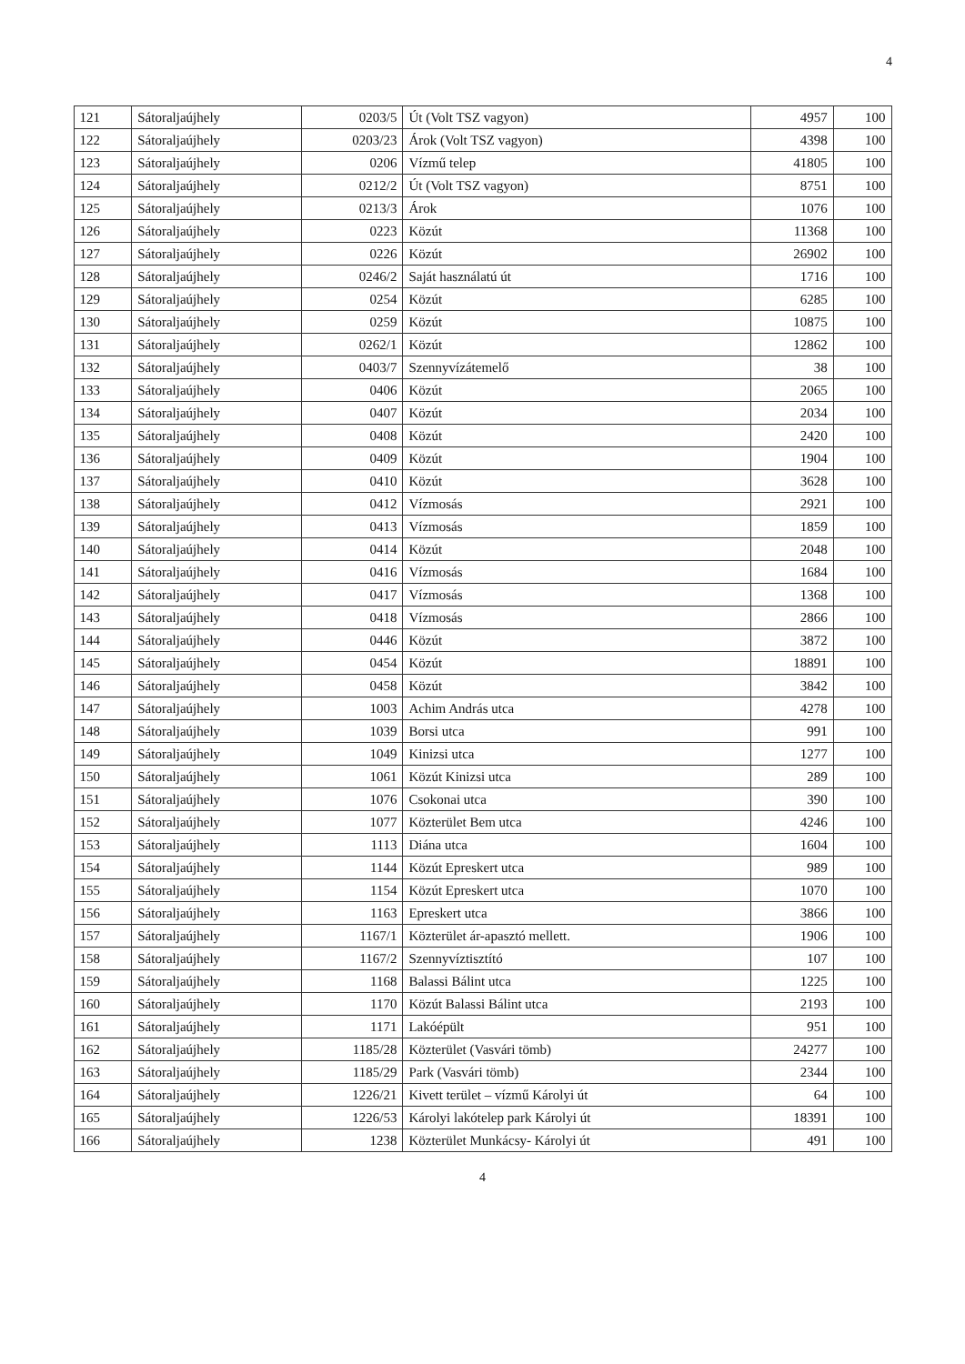4
| 121 | Sátoraljaújhely | 0203/5 | Út (Volt TSZ vagyon) | 4957 | 100 |
| 122 | Sátoraljaújhely | 0203/23 | Árok (Volt TSZ vagyon) | 4398 | 100 |
| 123 | Sátoraljaújhely | 0206 | Vízmű telep | 41805 | 100 |
| 124 | Sátoraljaújhely | 0212/2 | Út (Volt TSZ vagyon) | 8751 | 100 |
| 125 | Sátoraljaújhely | 0213/3 | Árok | 1076 | 100 |
| 126 | Sátoraljaújhely | 0223 | Közút | 11368 | 100 |
| 127 | Sátoraljaújhely | 0226 | Közút | 26902 | 100 |
| 128 | Sátoraljaújhely | 0246/2 | Saját használatú út | 1716 | 100 |
| 129 | Sátoraljaújhely | 0254 | Közút | 6285 | 100 |
| 130 | Sátoraljaújhely | 0259 | Közút | 10875 | 100 |
| 131 | Sátoraljaújhely | 0262/1 | Közút | 12862 | 100 |
| 132 | Sátoraljaújhely | 0403/7 | Szennyvízátemelő | 38 | 100 |
| 133 | Sátoraljaújhely | 0406 | Közút | 2065 | 100 |
| 134 | Sátoraljaújhely | 0407 | Közút | 2034 | 100 |
| 135 | Sátoraljaújhely | 0408 | Közút | 2420 | 100 |
| 136 | Sátoraljaújhely | 0409 | Közút | 1904 | 100 |
| 137 | Sátoraljaújhely | 0410 | Közút | 3628 | 100 |
| 138 | Sátoraljaújhely | 0412 | Vízmosás | 2921 | 100 |
| 139 | Sátoraljaújhely | 0413 | Vízmosás | 1859 | 100 |
| 140 | Sátoraljaújhely | 0414 | Közút | 2048 | 100 |
| 141 | Sátoraljaújhely | 0416 | Vízmosás | 1684 | 100 |
| 142 | Sátoraljaújhely | 0417 | Vízmosás | 1368 | 100 |
| 143 | Sátoraljaújhely | 0418 | Vízmosás | 2866 | 100 |
| 144 | Sátoraljaújhely | 0446 | Közút | 3872 | 100 |
| 145 | Sátoraljaújhely | 0454 | Közút | 18891 | 100 |
| 146 | Sátoraljaújhely | 0458 | Közút | 3842 | 100 |
| 147 | Sátoraljaújhely | 1003 | Achim András utca | 4278 | 100 |
| 148 | Sátoraljaújhely | 1039 | Borsi utca | 991 | 100 |
| 149 | Sátoraljaújhely | 1049 | Kinizsi utca | 1277 | 100 |
| 150 | Sátoraljaújhely | 1061 | Közút Kinizsi utca | 289 | 100 |
| 151 | Sátoraljaújhely | 1076 | Csokonai utca | 390 | 100 |
| 152 | Sátoraljaújhely | 1077 | Közterület Bem utca | 4246 | 100 |
| 153 | Sátoraljaújhely | 1113 | Diána utca | 1604 | 100 |
| 154 | Sátoraljaújhely | 1144 | Közút Epreskert utca | 989 | 100 |
| 155 | Sátoraljaújhely | 1154 | Közút Epreskert utca | 1070 | 100 |
| 156 | Sátoraljaújhely | 1163 | Epreskert utca | 3866 | 100 |
| 157 | Sátoraljaújhely | 1167/1 | Közterület ár-apasztó mellett. | 1906 | 100 |
| 158 | Sátoraljaújhely | 1167/2 | Szennyvíztisztító | 107 | 100 |
| 159 | Sátoraljaújhely | 1168 | Balassi Bálint utca | 1225 | 100 |
| 160 | Sátoraljaújhely | 1170 | Közút Balassi Bálint utca | 2193 | 100 |
| 161 | Sátoraljaújhely | 1171 | Lakóépült | 951 | 100 |
| 162 | Sátoraljaújhely | 1185/28 | Közterület (Vasvári tömb) | 24277 | 100 |
| 163 | Sátoraljaújhely | 1185/29 | Park (Vasvári tömb) | 2344 | 100 |
| 164 | Sátoraljaújhely | 1226/21 | Kivett terület – vízmű Károlyi út | 64 | 100 |
| 165 | Sátoraljaújhely | 1226/53 | Károlyi lakótelep park Károlyi út | 18391 | 100 |
| 166 | Sátoraljaújhely | 1238 | Közterület Munkácsy- Károlyi út | 491 | 100 |
4